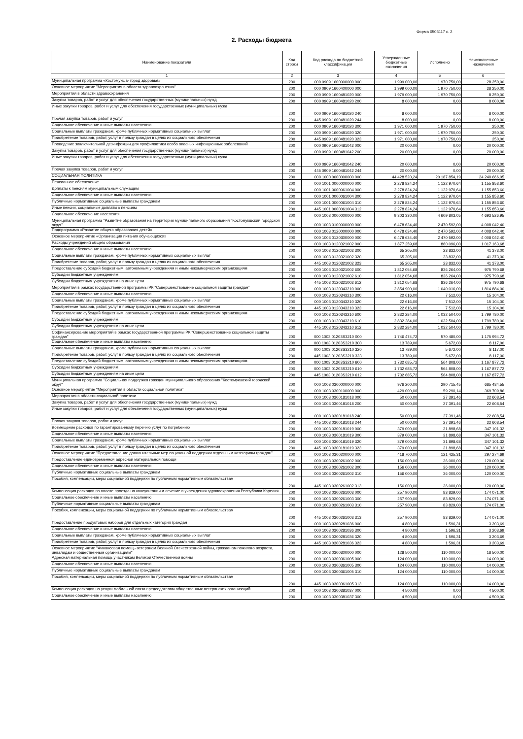Форма 0503117 с. 2
2. Расходы бюджета
| Наименование показателя | Код строки | Код расхода по бюджетной классификации | Утвержденные бюджетные назначения | Исполнено | Неисполненные назначения |
| --- | --- | --- | --- | --- | --- |
| 1 | 2 | 3 | 4 | 5 | 6 |
| Муниципальная программа «Костомукша- город здоровья» | 200 | 000 0909 1600000000 000 | 1 999 000,00 | 1 970 750,00 | 28 250,00 |
| Основное мероприятие "Мероприятия в области здравоохранения" | 200 | 000 0909 1600400000 000 | 1 999 000,00 | 1 970 750,00 | 28 250,00 |
| Мероприятия в области здравоохранения | 200 | 000 0909 1600481020 000 | 1 979 000,00 | 1 970 750,00 | 8 250,00 |
| Закупка товаров, работ и услуг для обеспечения государственных (муниципальных) нужд | 200 | 000 0909 1600481020 200 | 8 000,00 | 0,00 | 8 000,00 |
| Иные закупки товаров, работ и услуг для обеспечения государственных (муниципальных) нужд | 200 | 000 0909 1600481020 240 | 8 000,00 | 0,00 | 8 000,00 |
| Прочая закупка товаров, работ и услуг | 200 | 445 0909 1600481020 244 | 8 000,00 | 0,00 | 8 000,00 |
| Социальное обеспечение и иные выплаты населению | 200 | 000 0909 1600481020 300 | 1 971 000,00 | 1 970 750,00 | 250,00 |
| Социальные выплаты гражданам, кроме публичных нормативных социальных выплат | 200 | 000 0909 1600481020 320 | 1 971 000,00 | 1 970 750,00 | 250,00 |
| Приобретение товаров, работ, услуг в пользу граждан в целях их социального обеспечения | 200 | 445 0909 1600481020 323 | 1 971 000,00 | 1 970 750,00 | 250,00 |
| Проведение заключительной дезинфекции для профилактики особо опасных инфекционных заболеваний | 200 | 000 0909 1600481042 000 | 20 000,00 | 0,00 | 20 000,00 |
| Закупка товаров, работ и услуг для обеспечения государственных (муниципальных) нужд | 200 | 000 0909 1600481042 200 | 20 000,00 | 0,00 | 20 000,00 |
| Иные закупки товаров, работ и услуг для обеспечения государственных (муниципальных) нужд | 200 | 000 0909 1600481042 240 | 20 000,00 | 0,00 | 20 000,00 |
| Прочая закупка товаров, работ и услуг | 200 | 445 0909 1600481042 244 | 20 000,00 | 0,00 | 20 000,00 |
| СОЦИАЛЬНАЯ ПОЛИТИКА | 200 | 000 1000 0000000000 000 | 44 428 520,24 | 20 187 854,19 | 24 240 666,05 |
| Пенсионное обеспечение | 200 | 000 1001 0000000000 000 | 2 278 824,24 | 1 122 970,64 | 1 155 853,60 |
| Доплаты к пенсиям муниципальным служащим | 200 | 000 1001 0000061004 000 | 2 278 824,24 | 1 122 970,64 | 1 155 853,60 |
| Социальное обеспечение и иные выплаты населению | 200 | 000 1001 0000061004 300 | 2 278 824,24 | 1 122 970,64 | 1 155 853,60 |
| Публичные нормативные социальные выплаты гражданам | 200 | 000 1001 0000061004 310 | 2 278 824,24 | 1 122 970,64 | 1 155 853,60 |
| Иные пенсии, социальные доплаты к пенсиям | 200 | 445 1001 0000061004 312 | 2 278 824,24 | 1 122 970,64 | 1 155 853,60 |
| Социальное обеспечение населения | 200 | 000 1003 0000000000 000 | 9 303 330,00 | 4 609 803,05 | 4 693 526,95 |
| Муниципальная программа "Развитие образования на территории муниципального образования "Костомукшский городской округ" | 200 | 000 1003 0100000000 000 | 6 478 634,40 | 2 470 592,00 | 4 008 042,40 |
| Подпрограмма «Развитие общего образования детей» | 200 | 000 1003 0120000000 000 | 6 478 634,40 | 2 470 592,00 | 4 008 042,40 |
| Основное мероприятие «Организация питания обучающихся» | 200 | 000 1003 0120300000 000 | 6 478 634,40 | 2 470 592,00 | 4 008 042,40 |
| Расходы учреждений общего образования | 200 | 000 1003 0120321002 000 | 1 877 259,68 | 860 096,00 | 1 017 163,68 |
| Социальное обеспечение и иные выплаты населению | 200 | 000 1003 0120321002 300 | 65 205,00 | 23 832,00 | 41 373,00 |
| Социальные выплаты гражданам, кроме публичных нормативных социальных выплат | 200 | 000 1003 0120321002 320 | 65 205,00 | 23 832,00 | 41 373,00 |
| Приобретение товаров, работ, услуг в пользу граждан в целях их социального обеспечения | 200 | 445 1003 0120321002 323 | 65 205,00 | 23 832,00 | 41 373,00 |
| Предоставление субсидий бюджетным, автономным учреждениям и иным некоммерческим организациям | 200 | 000 1003 0120321002 600 | 1 812 054,68 | 836 264,00 | 975 790,68 |
| Субсидии бюджетным учреждениям | 200 | 000 1003 0120321002 610 | 1 812 054,68 | 836 264,00 | 975 790,68 |
| Субсидии бюджетным учреждениям на иные цели | 200 | 445 1003 0120321002 612 | 1 812 054,68 | 836 264,00 | 975 790,68 |
| Мероприятия в рамках государственной программы РК "Совершенствование социальной защиты граждан" | 200 | 000 1003 0120343210 000 | 2 854 900,00 | 1 040 016,00 | 1 814 884,00 |
| Социальное обеспечение и иные выплаты населению | 200 | 000 1003 0120343210 300 | 22 616,00 | 7 512,00 | 15 104,00 |
| Социальные выплаты гражданам, кроме публичных нормативных социальных выплат | 200 | 000 1003 0120343210 320 | 22 616,00 | 7 512,00 | 15 104,00 |
| Приобретение товаров, работ, услуг в пользу граждан в целях их социального обеспечения | 200 | 445 1003 0120343210 323 | 22 616,00 | 7 512,00 | 15 104,00 |
| Предоставление субсидий бюджетным, автономным учреждениям и иным некоммерческим организациям | 200 | 000 1003 0120343210 600 | 2 832 284,00 | 1 032 504,00 | 1 799 780,00 |
| Субсидии бюджетным учреждениям | 200 | 000 1003 0120343210 610 | 2 832 284,00 | 1 032 504,00 | 1 799 780,00 |
| Субсидии бюджетным учреждениям на иные цели | 200 | 445 1003 0120343210 612 | 2 832 284,00 | 1 032 504,00 | 1 799 780,00 |
| Софинансирование мероприятий в рамках государственной программы РК "Совершенствование социальной защиты граждан" | 200 | 000 1003 01203S3210 000 | 1 746 474,72 | 570 480,00 | 1 175 994,72 |
| Социальное обеспечение и иные выплаты населению | 200 | 000 1003 01203S3210 300 | 13 789,00 | 5 672,00 | 8 117,00 |
| Социальные выплаты гражданам, кроме публичных нормативных социальных выплат | 200 | 000 1003 01203S3210 320 | 13 789,00 | 5 672,00 | 8 117,00 |
| Приобретение товаров, работ, услуг в пользу граждан в целях их социального обеспечения | 200 | 445 1003 01203S3210 323 | 13 789,00 | 5 672,00 | 8 117,00 |
| Предоставление субсидий бюджетным, автономным учреждениям и иным некоммерческим организациям | 200 | 000 1003 01203S3210 600 | 1 732 685,72 | 564 808,00 | 1 167 877,72 |
| Субсидии бюджетным учреждениям | 200 | 000 1003 01203S3210 610 | 1 732 685,72 | 564 808,00 | 1 167 877,72 |
| Субсидии бюджетным учреждениям на иные цели | 200 | 445 1003 01203S3210 612 | 1 732 685,72 | 564 808,00 | 1 167 877,72 |
| Муниципальная программа "Социальная поддержка граждан муниципального образования "Костомукшский городской округ" | 200 | 000 1003 0300000000 000 | 976 200,00 | 290 715,45 | 685 484,55 |
| Основное мероприятие "Мероприятия в области социальной политики" | 200 | 000 1003 0300100000 000 | 429 000,00 | 59 290,14 | 369 709,86 |
| Мероприятия в области социальной политики | 200 | 000 1003 0300181018 000 | 50 000,00 | 27 391,46 | 22 608,54 |
| Закупка товаров, работ и услуг для обеспечения государственных (муниципальных) нужд | 200 | 000 1003 0300181018 200 | 50 000,00 | 27 391,46 | 22 608,54 |
| Иные закупки товаров, работ и услуг для обеспечения государственных (муниципальных) нужд | 200 | 000 1003 0300181018 240 | 50 000,00 | 27 391,46 | 22 608,54 |
| Прочая закупка товаров, работ и услуг | 200 | 445 1003 0300181018 244 | 50 000,00 | 27 391,46 | 22 608,54 |
| Возмещение расходов по гарантированному перечню услуг по погребению | 200 | 000 1003 0300181019 000 | 379 000,00 | 31 898,68 | 347 101,32 |
| Социальное обеспечение и иные выплаты населению | 200 | 000 1003 0300181019 300 | 379 000,00 | 31 898,68 | 347 101,32 |
| Социальные выплаты гражданам, кроме публичных нормативных социальных выплат | 200 | 000 1003 0300181019 320 | 379 000,00 | 31 898,68 | 347 101,32 |
| Приобретение товаров, работ, услуг в пользу граждан в целях их социального обеспечения | 200 | 445 1003 0300181019 323 | 379 000,00 | 31 898,68 | 347 101,32 |
| Основное мероприятие "Предоставление дополнительных мер социальной поддержки отдельным категориям граждан" | 200 | 000 1003 0300200000 000 | 418 700,00 | 121 425,31 | 297 274,69 |
| Предоставление единовременной адресной материальной помощи | 200 | 000 1003 0300261002 000 | 156 000,00 | 36 000,00 | 120 000,00 |
| Социальное обеспечение и иные выплаты населению | 200 | 000 1003 0300261002 300 | 156 000,00 | 36 000,00 | 120 000,00 |
| Публичные нормативные социальные выплаты гражданам | 200 | 000 1003 0300261002 310 | 156 000,00 | 36 000,00 | 120 000,00 |
| Пособия, компенсации, меры социальной поддержки по публичным нормативным обязательствам | 200 | 445 1003 0300261002 313 | 156 000,00 | 36 000,00 | 120 000,00 |
| Компенсация расходов по оплате проезда на консультации и лечение в учреждения здравоохранения Республики Карелия | 200 | 000 1003 0300261003 000 | 257 900,00 | 83 829,00 | 174 071,00 |
| Социальное обеспечение и иные выплаты населению | 200 | 000 1003 0300261003 300 | 257 900,00 | 83 829,00 | 174 071,00 |
| Публичные нормативные социальные выплаты гражданам | 200 | 000 1003 0300261003 310 | 257 900,00 | 83 829,00 | 174 071,00 |
| Пособия, компенсации, меры социальной поддержки по публичным нормативным обязательствам | 200 | 445 1003 0300261003 313 | 257 900,00 | 83 829,00 | 174 071,00 |
| Предоставление продуктовых наборов для отдельных категорий граждан | 200 | 000 1003 0300281036 000 | 4 800,00 | 1 596,31 | 3 203,69 |
| Социальное обеспечение и иные выплаты населению | 200 | 000 1003 0300281036 300 | 4 800,00 | 1 596,31 | 3 203,69 |
| Социальные выплаты гражданам, кроме публичных нормативных социальных выплат | 200 | 000 1003 0300281036 320 | 4 800,00 | 1 596,31 | 3 203,69 |
| Приобретение товаров, работ, услуг в пользу граждан в целях их социального обеспечения | 200 | 445 1003 0300281036 323 | 4 800,00 | 1 596,31 | 3 203,69 |
| Основное мероприятие "Финансовая помощь ветеранам Великой Отечественной войны, гражданам пожилого возраста, инвалидам и общественным организациям" | 200 | 000 1003 0300300000 000 | 128 500,00 | 110 000,00 | 18 500,00 |
| Адресная материальная помощь участникам Великой Отечественной войны | 200 | 000 1003 0300361005 000 | 124 000,00 | 110 000,00 | 14 000,00 |
| Социальное обеспечение и иные выплаты населению | 200 | 000 1003 0300361005 300 | 124 000,00 | 110 000,00 | 14 000,00 |
| Публичные нормативные социальные выплаты гражданам | 200 | 000 1003 0300361005 310 | 124 000,00 | 110 000,00 | 14 000,00 |
| Пособия, компенсации, меры социальной поддержки по публичным нормативным обязательствам | 200 | 445 1003 0300361005 313 | 124 000,00 | 110 000,00 | 14 000,00 |
| Компенсация расходов на услуги мобильной связи председателям общественных ветеранских организаций | 200 | 000 1003 0300381037 000 | 4 500,00 | 0,00 | 4 500,00 |
| Социальное обеспечение и иные выплаты населению | 200 | 000 1003 0300381037 300 | 4 500,00 | 0,00 | 4 500,00 |